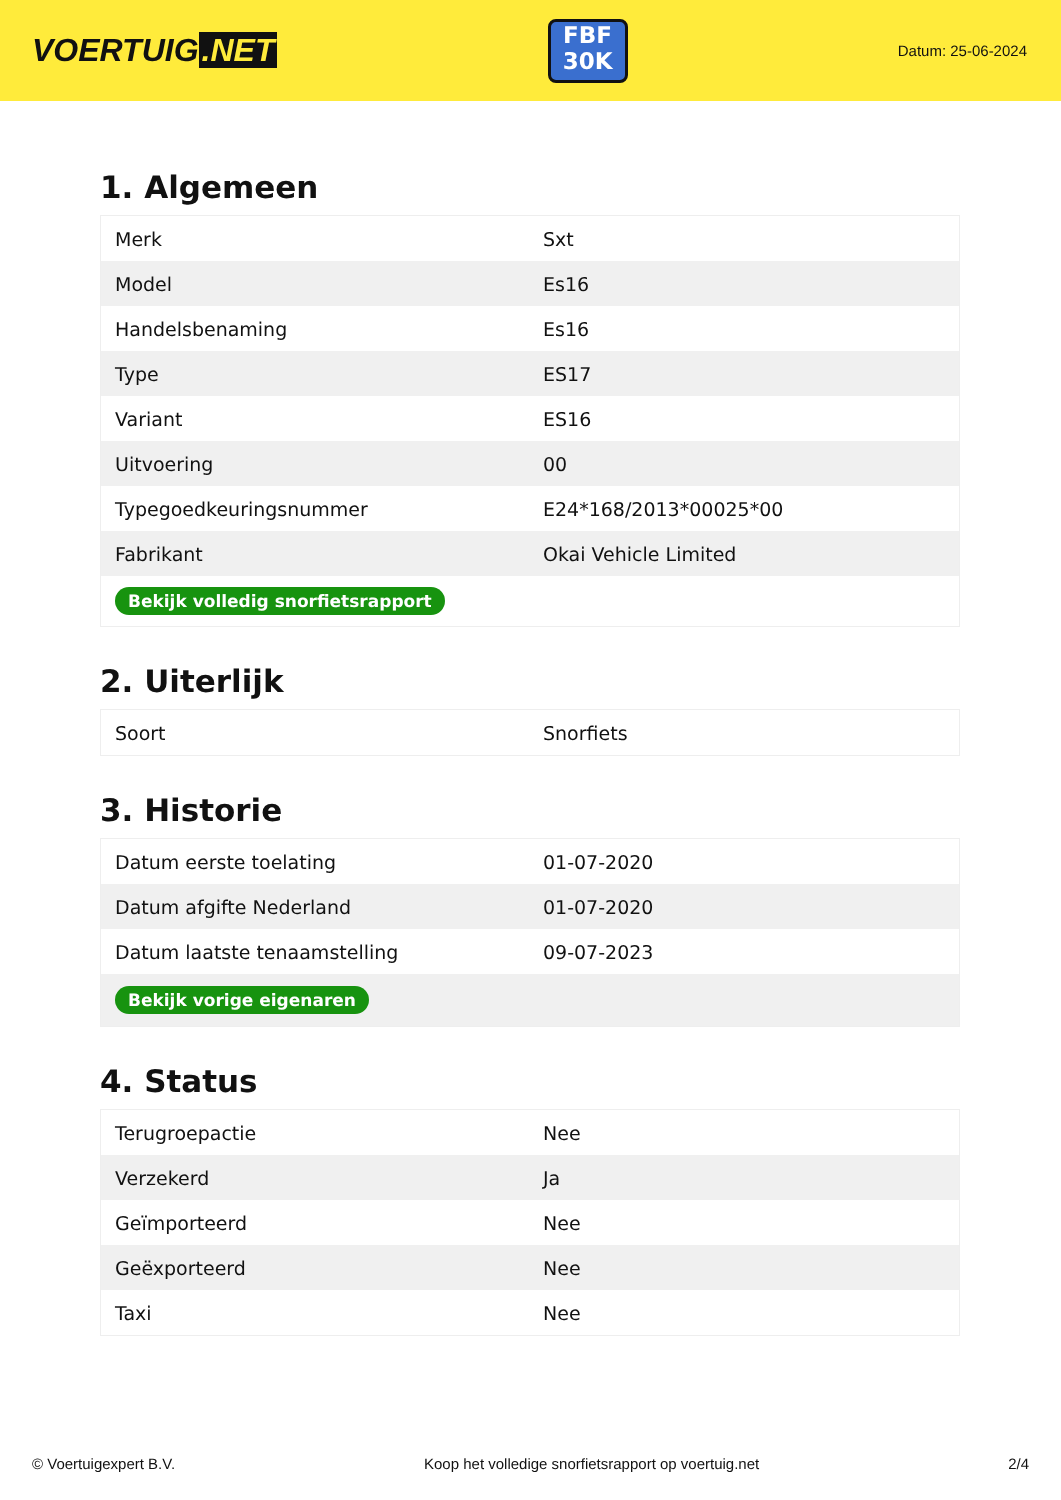VOERTUIG.NET
FBF
30K
Datum: 25-06-2024
1. Algemeen
| Merk | Sxt |
| Model | Es16 |
| Handelsbenaming | Es16 |
| Type | ES17 |
| Variant | ES16 |
| Uitvoering | 00 |
| Typegoedkeuringsnummer | E24*168/2013*00025*00 |
| Fabrikant | Okai Vehicle Limited |
| Bekijk volledig snorfietsrapport | |
2. Uiterlijk
| Soort | Snorfiets |
3. Historie
| Datum eerste toelating | 01-07-2020 |
| Datum afgifte Nederland | 01-07-2020 |
| Datum laatste tenaamstelling | 09-07-2023 |
| Bekijk vorige eigenaren | |
4. Status
| Terugroepactie | Nee |
| Verzekerd | Ja |
| Geïmporteerd | Nee |
| Geëxporteerd | Nee |
| Taxi | Nee |
© Voertuigexpert B.V. Koop het volledige snorfietsrapport op voertuig.net 2/4